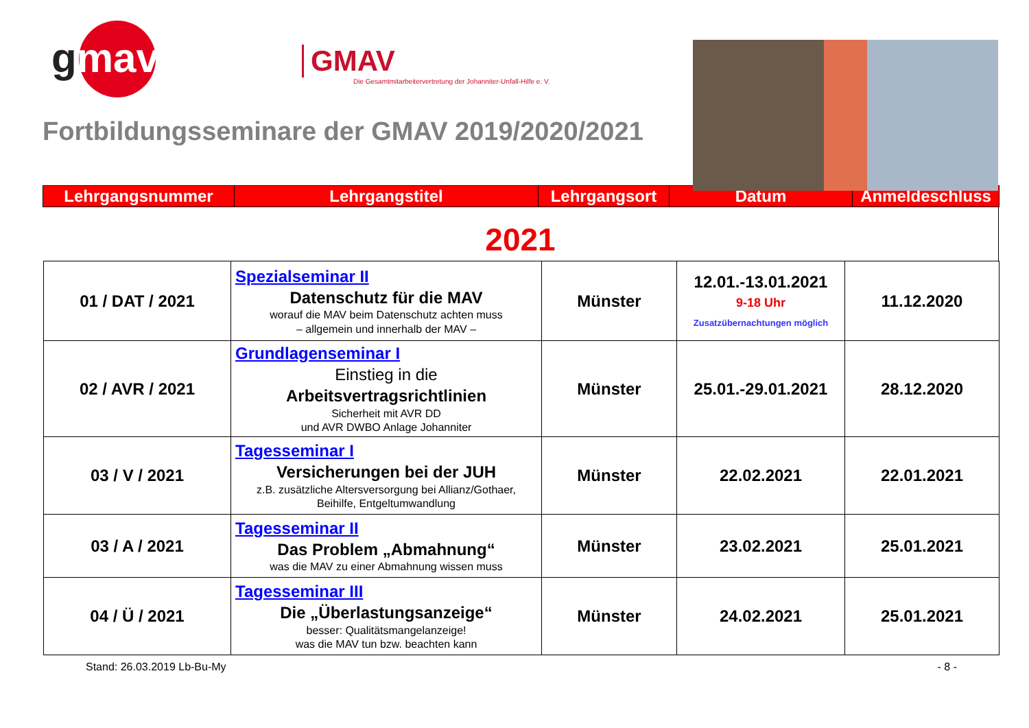gmav
GMAV
Die Gesamtmitarbeitervertretung der Johanniter-Unfall-Hilfe e. V.
Fortbildungsseminare der GMAV 2019/2020/2021
| Lehrgangsnummer | Lehrgangstitel | Lehrgangsort | Datum | Anmeldeschluss |
| --- | --- | --- | --- | --- |
2021
| 01 / DAT / 2021 | Spezialseminar II Datenschutz für die MAV worauf die MAV beim Datenschutz achten muss – allgemein und innerhalb der MAV – | Münster | 12.01.-13.01.2021 9-18 Uhr Zusatzübernachtungen möglich | 11.12.2020 |
| 02 / AVR / 2021 | Grundlagenseminar I Einstieg in die Arbeitsvertragsrichtlinien Sicherheit mit AVR DD und AVR DWBO Anlage Johanniter | Münster | 25.01.-29.01.2021 | 28.12.2020 |
| 03 / V / 2021 | Tagesseminar I Versicherungen bei der JUH z.B. zusätzliche Altersversorgung bei Allianz/Gothaer, Beihilfe, Entgeltumwandlung | Münster | 22.02.2021 | 22.01.2021 |
| 03 / A / 2021 | Tagesseminar II Das Problem „Abmahnung“ was die MAV zu einer Abmahnung wissen muss | Münster | 23.02.2021 | 25.01.2021 |
| 04 / Ü / 2021 | Tagesseminar III Die „Überlastungsanzeige“ besser: Qualitätsmangelanzeige! was die MAV tun bzw. beachten kann | Münster | 24.02.2021 | 25.01.2021 |
Stand: 26.03.2019 Lb-Bu-My - 8 -